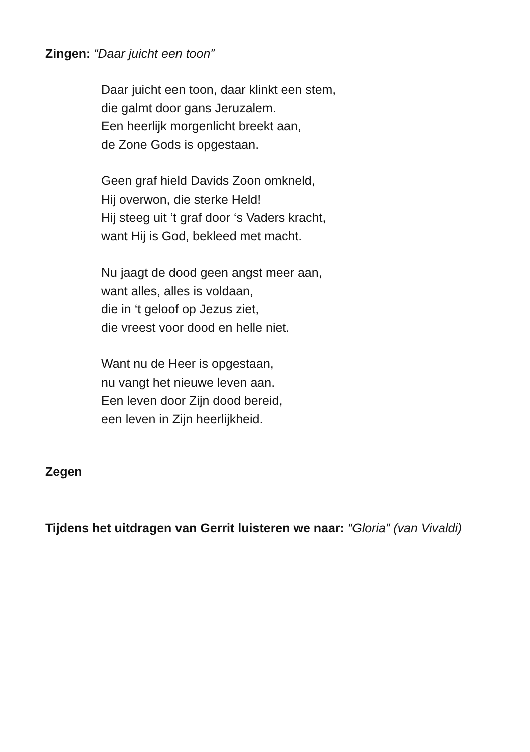Zingen: “Daar juicht een toon”
Daar juicht een toon, daar klinkt een stem,
die galmt door gans Jeruzalem.
Een heerlijk morgenlicht breekt aan,
de Zone Gods is opgestaan.
Geen graf hield Davids Zoon omkneld,
Hij overwon, die sterke Held!
Hij steeg uit ‘t graf door ‘s Vaders kracht,
want Hij is God, bekleed met macht.
Nu jaagt de dood geen angst meer aan,
want alles, alles is voldaan,
die in ‘t geloof op Jezus ziet,
die vreest voor dood en helle niet.
Want nu de Heer is opgestaan,
nu vangt het nieuwe leven aan.
Een leven door Zijn dood bereid,
een leven in Zijn heerlijkheid.
Zegen
Tijdens het uitdragen van Gerrit luisteren we naar: “Gloria” (van Vivaldi)